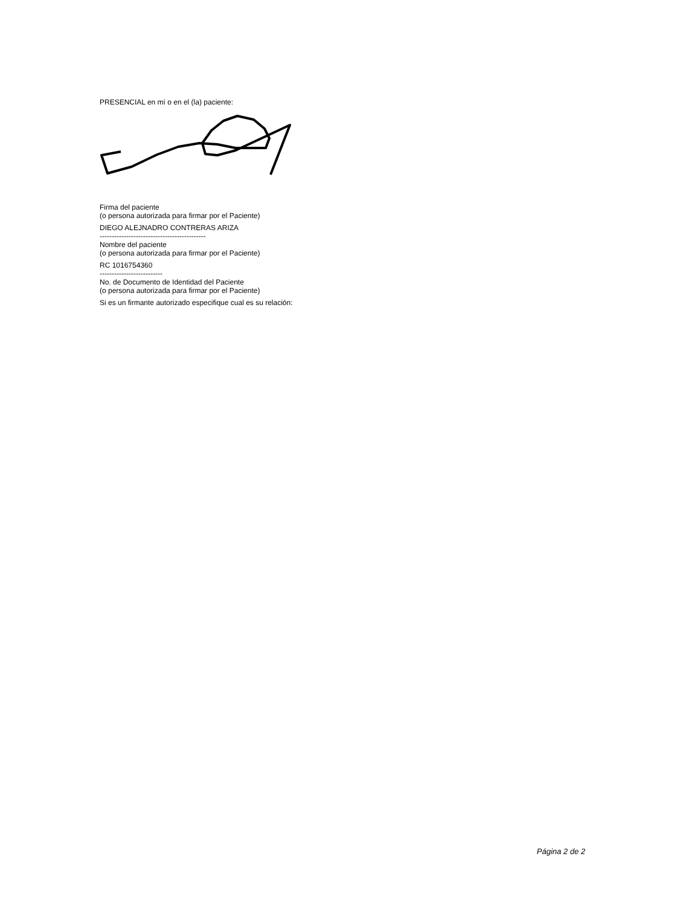PRESENCIAL en mí o en el (la) paciente:
Firma del paciente
(o persona autorizada para firmar por el Paciente)
DIEGO ALEJNADRO CONTRERAS ARIZA
--------------------------------------------
Nombre del paciente
(o persona autorizada para firmar por el Paciente)
RC 1016754360
--------------------------
No. de Documento de Identidad del Paciente
(o persona autorizada para firmar por el Paciente)
Si es un firmante autorizado especifique cual es su relación:
Página 2 de 2